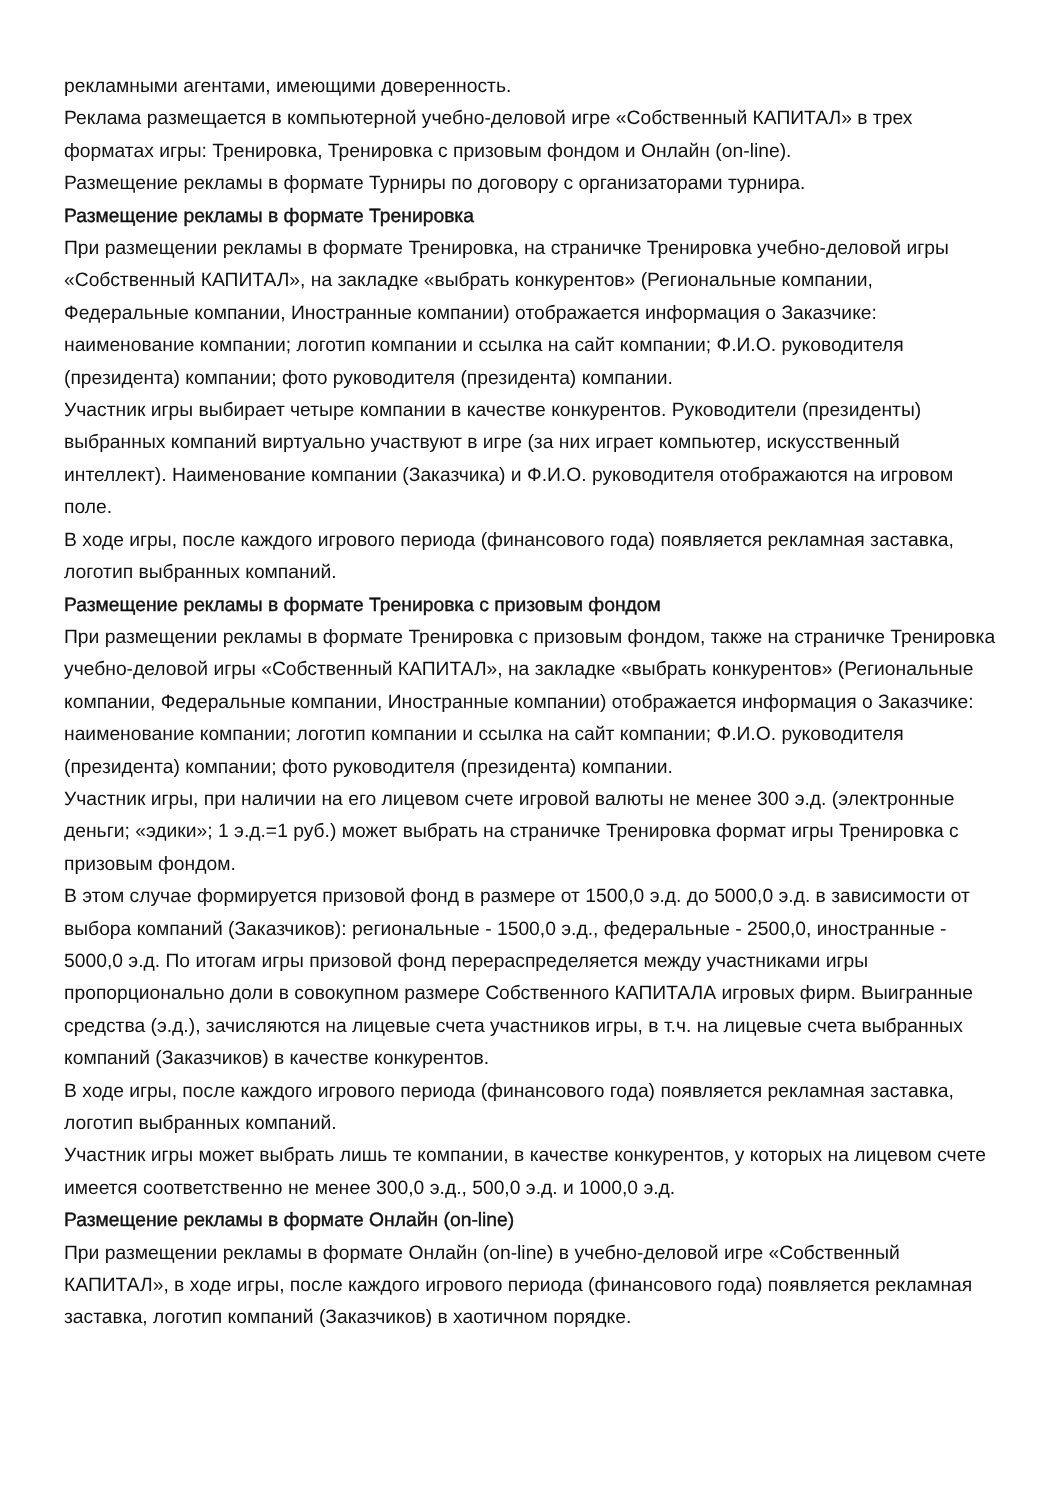рекламными агентами, имеющими доверенность.
Реклама размещается в компьютерной учебно-деловой игре «Собственный КАПИТАЛ» в трех форматах игры: Тренировка, Тренировка с призовым фондом и Онлайн (on-line).
Размещение рекламы в формате Турниры по договору с организаторами турнира.
Размещение рекламы в формате Тренировка
При размещении рекламы в формате Тренировка, на страничке Тренировка учебно-деловой игры «Собственный КАПИТАЛ», на закладке «выбрать конкурентов» (Региональные компании, Федеральные компании, Иностранные компании) отображается информация о Заказчике: наименование компании; логотип компании и ссылка на сайт компании; Ф.И.О. руководителя (президента) компании; фото руководителя (президента) компании.
Участник игры выбирает четыре компании в качестве конкурентов. Руководители (президенты) выбранных компаний виртуально участвуют в игре (за них играет компьютер, искусственный интеллект). Наименование компании (Заказчика) и Ф.И.О. руководителя отображаются на игровом поле.
В ходе игры, после каждого игрового периода (финансового года) появляется рекламная заставка, логотип выбранных компаний.
Размещение рекламы в формате Тренировка с призовым фондом
При размещении рекламы в формате Тренировка с призовым фондом, также на страничке Тренировка учебно-деловой игры «Собственный КАПИТАЛ», на закладке «выбрать конкурентов» (Региональные компании, Федеральные компании, Иностранные компании) отображается информация о Заказчике: наименование компании; логотип компании и ссылка на сайт компании; Ф.И.О. руководителя (президента) компании; фото руководителя (президента) компании.
Участник игры, при наличии на его лицевом счете игровой валюты не менее 300 э.д. (электронные деньги; «эдики»; 1 э.д.=1 руб.) может выбрать на страничке Тренировка формат игры Тренировка с призовым фондом.
В этом случае формируется призовой фонд в размере от 1500,0 э.д. до 5000,0 э.д. в зависимости от выбора компаний (Заказчиков): региональные - 1500,0 э.д., федеральные - 2500,0, иностранные - 5000,0 э.д. По итогам игры призовой фонд перераспределяется между участниками игры пропорционально доли в совокупном размере Собственного КАПИТАЛА игровых фирм. Выигранные средства (э.д.), зачисляются на лицевые счета участников игры, в т.ч. на лицевые счета выбранных компаний (Заказчиков) в качестве конкурентов.
В ходе игры, после каждого игрового периода (финансового года) появляется рекламная заставка, логотип выбранных компаний.
Участник игры может выбрать лишь те компании, в качестве конкурентов, у которых на лицевом счете имеется соответственно не менее 300,0 э.д., 500,0 э.д. и 1000,0 э.д.
Размещение рекламы в формате Онлайн (on-line)
При размещении рекламы в формате Онлайн (on-line) в учебно-деловой игре «Собственный КАПИТАЛ», в ходе игры, после каждого игрового периода (финансового года) появляется рекламная заставка, логотип компаний (Заказчиков) в хаотичном порядке.